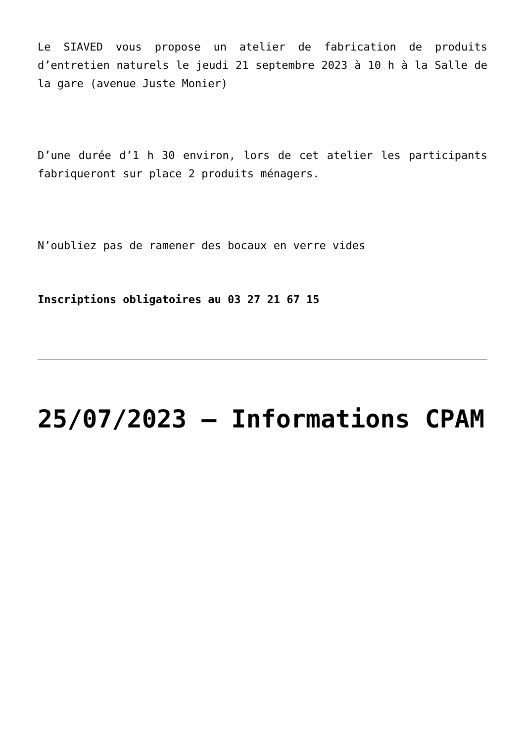Le SIAVED vous propose un atelier de fabrication de produits d’entretien naturels le jeudi 21 septembre 2023 à 10 h à la Salle de la gare (avenue Juste Monier)
D’une durée d’1 h 30 environ, lors de cet atelier les participants fabriqueront sur place 2 produits ménagers.
N’oubliez pas de ramener des bocaux en verre vides
Inscriptions obligatoires au 03 27 21 67 15
25/07/2023 – Informations CPAM